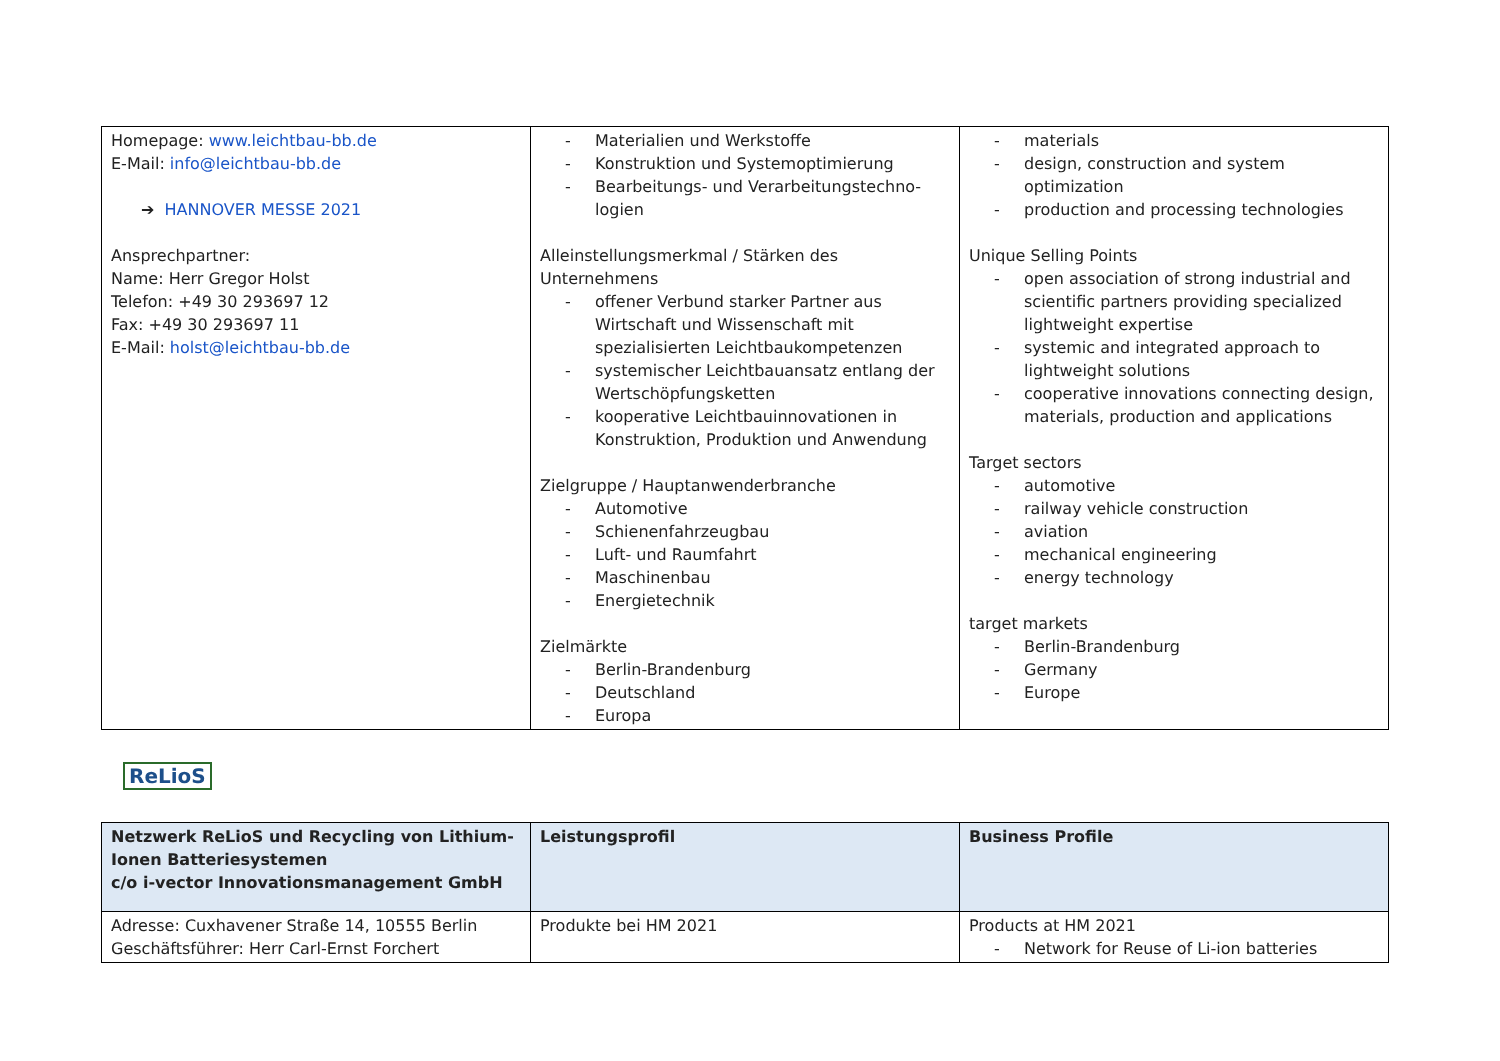| Homepage: www.leichtbau-bb.de E-Mail: info@leichtbau-bb.de ➔ HANNOVER MESSE 2021 Ansprechpartner: Name: Herr Gregor Holst Telefon: +49 30 293697 12 Fax: +49 30 293697 11 E-Mail: holst@leichtbau-bb.de | Materialien und Werkstoffe Konstruktion und Systemoptimierung Bearbeitungs- und Verarbeitungstechno-logien Alleinstellungsmerkmal / Stärken des Unternehmens offener Verbund starker Partner aus Wirtschaft und Wissenschaft mit spezialisierten Leichtbaukompetenzen systemischer Leichtbauansatz entlang der Wertschöpfungsketten kooperative Leichtbauinnovationen in Konstruktion, Produktion und Anwendung Zielgruppe / Hauptanwenderbranche Automotive Schienenfahrzeugbau Luft- und Raumfahrt Maschinenbau Energietechnik Zielmärkte Berlin-Brandenburg Deutschland Europa | materials design, construction and system optimization production and processing technologies Unique Selling Points open association of strong industrial and scientific partners providing specialized lightweight expertise systemic and integrated approach to lightweight solutions cooperative innovations connecting design, materials, production and applications Target sectors automotive railway vehicle construction aviation mechanical engineering energy technology target markets Berlin-Brandenburg Germany Europe |
ReLioS
| Netzwerk ReLioS und Recycling von Lithium-Ionen Batteriesystemen c/o i-vector Innovationsmanagement GmbH | Leistungsprofil | Business Profile |
| --- | --- | --- |
| Adresse: Cuxhavener Straße 14, 10555 Berlin Geschäftsführer: Herr Carl-Ernst Forchert | Produkte bei HM 2021 | Products at HM 2021 Network for Reuse of Li-ion batteries |